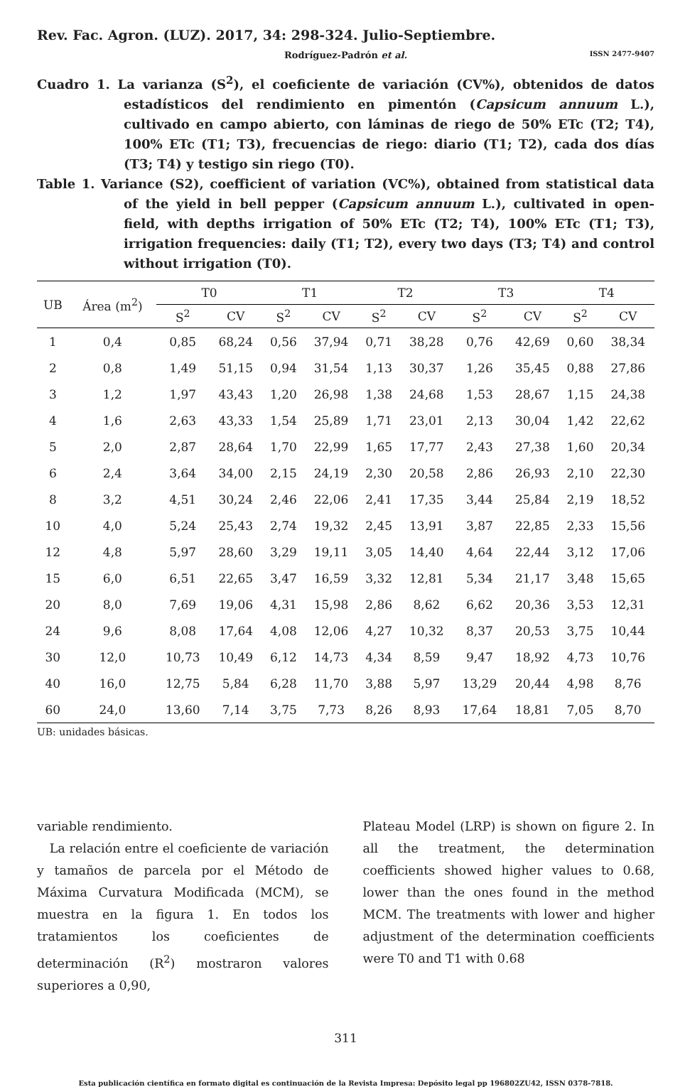Rev. Fac. Agron. (LUZ). 2017, 34: 298-324. Julio-Septiembre.
Rodríguez-Padrón et al. ISSN 2477-9407
Cuadro 1. La varianza (S<sup>2</sup>), el coeficiente de variación (CV%), obtenidos de datos estadísticos del rendimiento en pimentón (Capsicum annuum L.), cultivado en campo abierto, con láminas de riego de 50% ETc (T2; T4), 100% ETc (T1; T3), frecuencias de riego: diario (T1; T2), cada dos días (T3; T4) y testigo sin riego (T0).
Table 1. Variance (S2), coefficient of variation (VC%), obtained from statistical data of the yield in bell pepper (Capsicum annuum L.), cultivated in open-field, with depths irrigation of 50% ETc (T2; T4), 100% ETc (T1; T3), irrigation frequencies: daily (T1; T2), every two days (T3; T4) and control without irrigation (T0).
| UB | Área (m<sup>2</sup>) | T0 | | T1 | | T2 | | T3 | | T4 | |
| --- | --- | --- | --- | --- | --- | --- | --- | --- | --- | --- | --- |
| | | S<sup>2</sup> | CV | S<sup>2</sup> | CV | S<sup>2</sup> | CV | S<sup>2</sup> | CV | S<sup>2</sup> | CV |
| 1 | 0,4 | 0,85 | 68,24 | 0,56 | 37,94 | 0,71 | 38,28 | 0,76 | 42,69 | 0,60 | 38,34 |
| 2 | 0,8 | 1,49 | 51,15 | 0,94 | 31,54 | 1,13 | 30,37 | 1,26 | 35,45 | 0,88 | 27,86 |
| 3 | 1,2 | 1,97 | 43,43 | 1,20 | 26,98 | 1,38 | 24,68 | 1,53 | 28,67 | 1,15 | 24,38 |
| 4 | 1,6 | 2,63 | 43,33 | 1,54 | 25,89 | 1,71 | 23,01 | 2,13 | 30,04 | 1,42 | 22,62 |
| 5 | 2,0 | 2,87 | 28,64 | 1,70 | 22,99 | 1,65 | 17,77 | 2,43 | 27,38 | 1,60 | 20,34 |
| 6 | 2,4 | 3,64 | 34,00 | 2,15 | 24,19 | 2,30 | 20,58 | 2,86 | 26,93 | 2,10 | 22,30 |
| 8 | 3,2 | 4,51 | 30,24 | 2,46 | 22,06 | 2,41 | 17,35 | 3,44 | 25,84 | 2,19 | 18,52 |
| 10 | 4,0 | 5,24 | 25,43 | 2,74 | 19,32 | 2,45 | 13,91 | 3,87 | 22,85 | 2,33 | 15,56 |
| 12 | 4,8 | 5,97 | 28,60 | 3,29 | 19,11 | 3,05 | 14,40 | 4,64 | 22,44 | 3,12 | 17,06 |
| 15 | 6,0 | 6,51 | 22,65 | 3,47 | 16,59 | 3,32 | 12,81 | 5,34 | 21,17 | 3,48 | 15,65 |
| 20 | 8,0 | 7,69 | 19,06 | 4,31 | 15,98 | 2,86 | 8,62 | 6,62 | 20,36 | 3,53 | 12,31 |
| 24 | 9,6 | 8,08 | 17,64 | 4,08 | 12,06 | 4,27 | 10,32 | 8,37 | 20,53 | 3,75 | 10,44 |
| 30 | 12,0 | 10,73 | 10,49 | 6,12 | 14,73 | 4,34 | 8,59 | 9,47 | 18,92 | 4,73 | 10,76 |
| 40 | 16,0 | 12,75 | 5,84 | 6,28 | 11,70 | 3,88 | 5,97 | 13,29 | 20,44 | 4,98 | 8,76 |
| 60 | 24,0 | 13,60 | 7,14 | 3,75 | 7,73 | 8,26 | 8,93 | 17,64 | 18,81 | 7,05 | 8,70 |
UB: unidades básicas.
variable rendimiento.
La relación entre el coeficiente de variación y tamaños de parcela por el Método de Máxima Curvatura Modificada (MCM), se muestra en la figura 1. En todos los tratamientos los coeficientes de determinación (R<sup>2</sup>) mostraron valores superiores a 0,90,
Plateau Model (LRP) is shown on figure 2. In all the treatment, the determination coefficients showed higher values to 0.68, lower than the ones found in the method MCM. The treatments with lower and higher adjustment of the determination coefficients were T0 and T1 with 0.68
311
Esta publicación científica en formato digital es continuación de la Revista Impresa: Depósito legal pp 196802ZU42, ISSN 0378-7818.